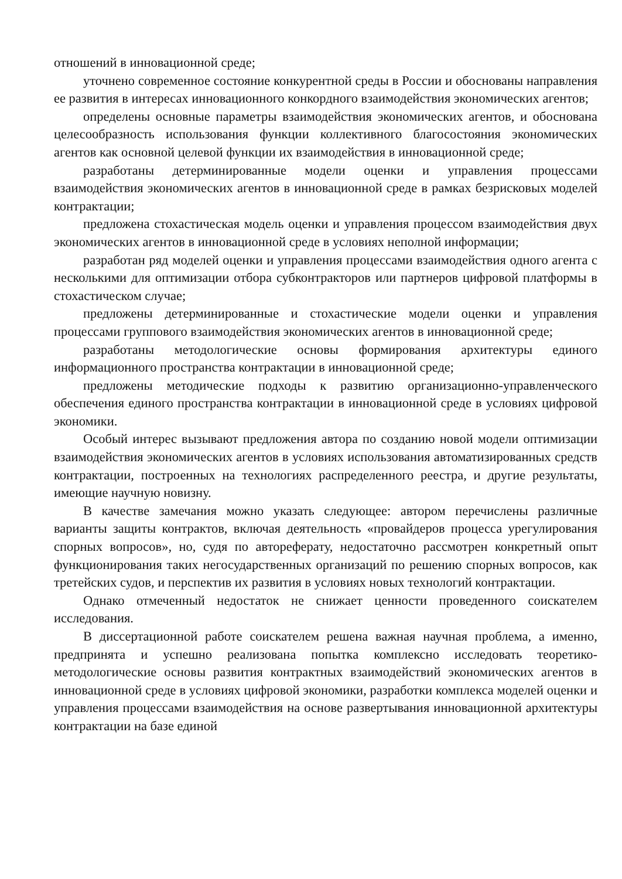отношений в инновационной среде;
уточнено современное состояние конкурентной среды в России и обоснованы направления ее развития в интересах инновационного конкордного взаимодействия экономических агентов;
определены основные параметры взаимодействия экономических агентов, и обоснована целесообразность использования функции коллективного благосостояния экономических агентов как основной целевой функции их взаимодействия в инновационной среде;
разработаны детерминированные модели оценки и управления процессами взаимодействия экономических агентов в инновационной среде в рамках безрисковых моделей контрактации;
предложена стохастическая модель оценки и управления процессом взаимодействия двух экономических агентов в инновационной среде в условиях неполной информации;
разработан ряд моделей оценки и управления процессами взаимодействия одного агента с несколькими для оптимизации отбора субконтракторов или партнеров цифровой платформы в стохастическом случае;
предложены детерминированные и стохастические модели оценки и управления процессами группового взаимодействия экономических агентов в инновационной среде;
разработаны методологические основы формирования архитектуры единого информационного пространства контрактации в инновационной среде;
предложены методические подходы к развитию организационно-управленческого обеспечения единого пространства контрактации в инновационной среде в условиях цифровой экономики.
Особый интерес вызывают предложения автора по созданию новой модели оптимизации взаимодействия экономических агентов в условиях использования автоматизированных средств контрактации, построенных на технологиях распределенного реестра, и другие результаты, имеющие научную новизну.
В качестве замечания можно указать следующее: автором перечислены различные варианты защиты контрактов, включая деятельность «провайдеров процесса урегулирования спорных вопросов», но, судя по автореферату, недостаточно рассмотрен конкретный опыт функционирования таких негосударственных организаций по решению спорных вопросов, как третейских судов, и перспектив их развития в условиях новых технологий контрактации.
Однако отмеченный недостаток не снижает ценности проведенного соискателем исследования.
В диссертационной работе соискателем решена важная научная проблема, а именно, предпринята и успешно реализована попытка комплексно исследовать теоретико-методологические основы развития контрактных взаимодействий экономических агентов в инновационной среде в условиях цифровой экономики, разработки комплекса моделей оценки и управления процессами взаимодействия на основе развертывания инновационной архитектуры контрактации на базе единой